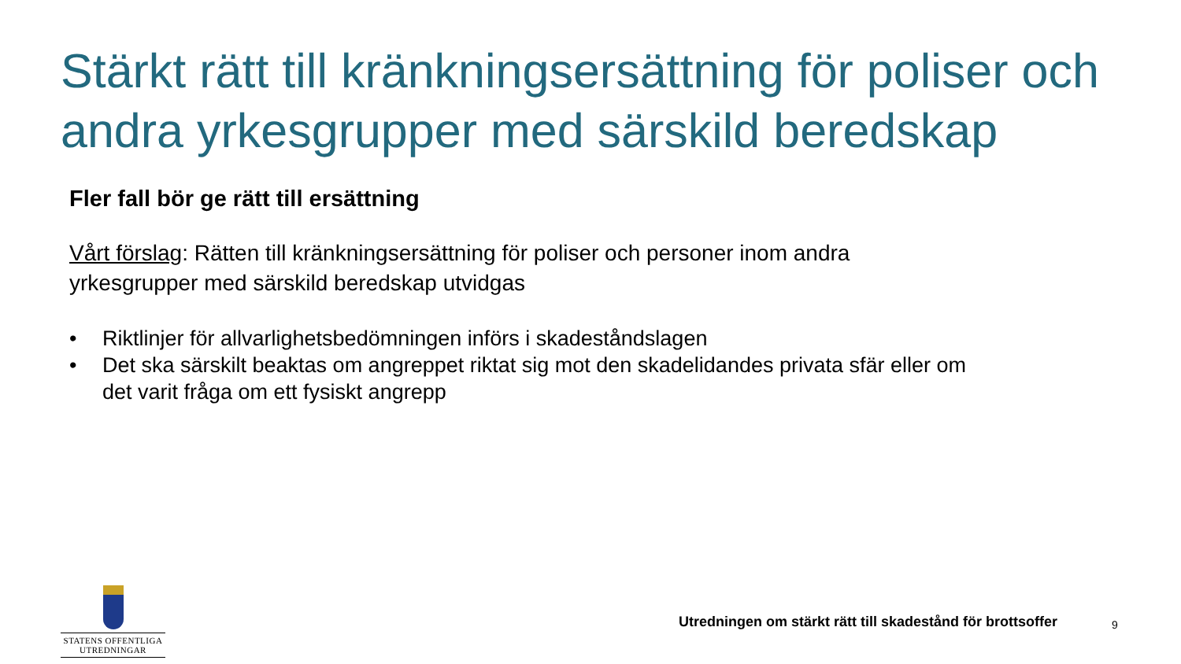Stärkt rätt till kränkningsersättning för poliser och andra yrkesgrupper med särskild beredskap
Fler fall bör ge rätt till ersättning
Vårt förslag: Rätten till kränkningsersättning för poliser och personer inom andra yrkesgrupper med särskild beredskap utvidgas
• Riktlinjer för allvarlighetsbedömningen införs i skadeståndslagen
• Det ska särskilt beaktas om angreppet riktat sig mot den skadelidandes privata sfär eller om det varit fråga om ett fysiskt angrepp
STATENS OFFENTLIGA
UTREDNINGAR
Utredningen om stärkt rätt till skadestånd för brottsoffer
9